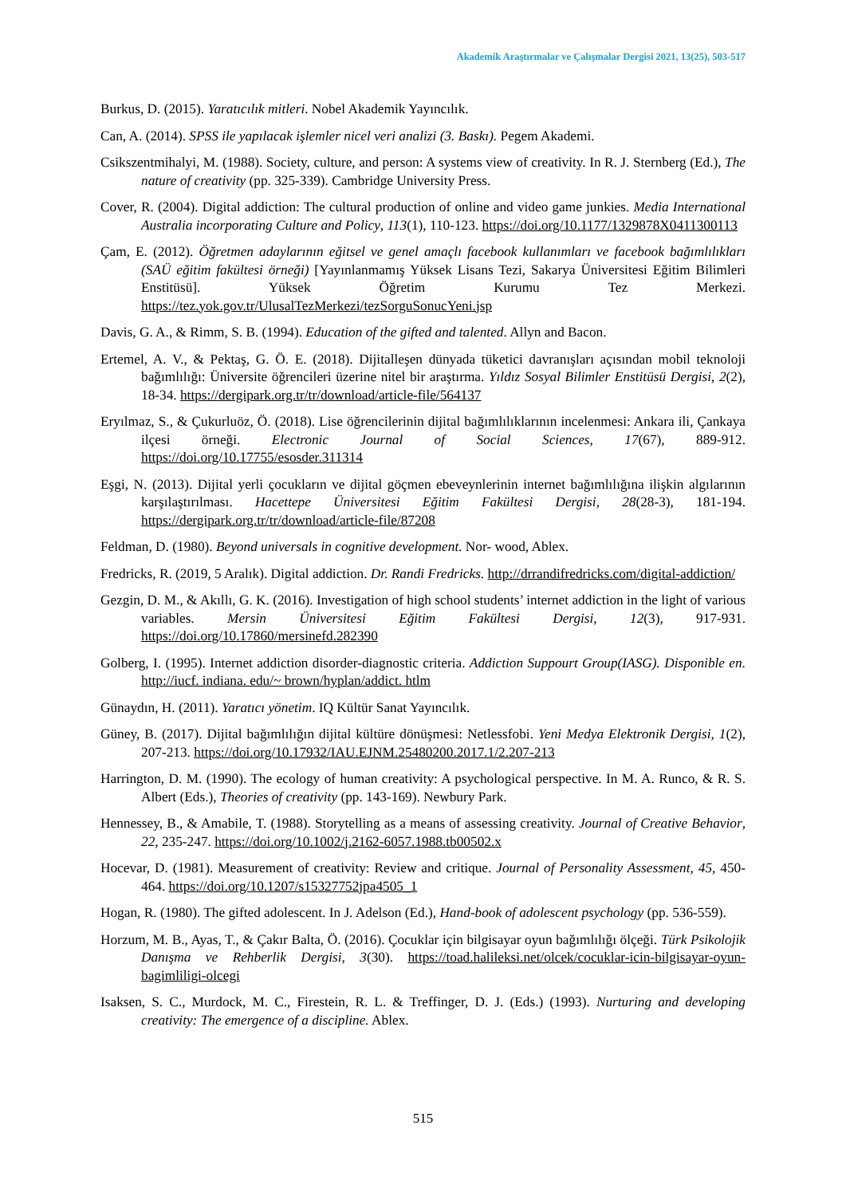Akademik Araştırmalar ve Çalışmalar Dergisi 2021, 13(25), 503-517
Burkus, D. (2015). Yaratıcılık mitleri. Nobel Akademik Yayıncılık.
Can, A. (2014). SPSS ile yapılacak işlemler nicel veri analizi (3. Baskı). Pegem Akademi.
Csikszentmihalyi, M. (1988). Society, culture, and person: A systems view of creativity. In R. J. Sternberg (Ed.), The nature of creativity (pp. 325-339). Cambridge University Press.
Cover, R. (2004). Digital addiction: The cultural production of online and video game junkies. Media International Australia incorporating Culture and Policy, 113(1), 110-123. https://doi.org/10.1177/1329878X0411300113
Çam, E. (2012). Öğretmen adaylarının eğitsel ve genel amaçlı facebook kullanımları ve facebook bağımlılıkları (SAÜ eğitim fakültesi örneği) [Yayınlanmamış Yüksek Lisans Tezi, Sakarya Üniversitesi Eğitim Bilimleri Enstitüsü]. Yüksek Öğretim Kurumu Tez Merkezi. https://tez.yok.gov.tr/UlusalTezMerkezi/tezSorguSonucYeni.jsp
Davis, G. A., & Rimm, S. B. (1994). Education of the gifted and talented. Allyn and Bacon.
Ertemel, A. V., & Pektaş, G. Ö. E. (2018). Dijitalleşen dünyada tüketici davranışları açısından mobil teknoloji bağımlılığı: Üniversite öğrencileri üzerine nitel bir araştırma. Yıldız Sosyal Bilimler Enstitüsü Dergisi, 2(2), 18-34. https://dergipark.org.tr/tr/download/article-file/564137
Eryılmaz, S., & Çukurluöz, Ö. (2018). Lise öğrencilerinin dijital bağımlılıklarının incelenmesi: Ankara ili, Çankaya ilçesi örneği. Electronic Journal of Social Sciences, 17(67), 889-912. https://doi.org/10.17755/esosder.311314
Eşgi, N. (2013). Dijital yerli çocukların ve dijital göçmen ebeveynlerinin internet bağımlılığına ilişkin algılarının karşılaştırılması. Hacettepe Üniversitesi Eğitim Fakültesi Dergisi, 28(28-3), 181-194. https://dergipark.org.tr/tr/download/article-file/87208
Feldman, D. (1980). Beyond universals in cognitive development. Nor- wood, Ablex.
Fredricks, R. (2019, 5 Aralık). Digital addiction. Dr. Randi Fredricks. http://drrandifredricks.com/digital-addiction/
Gezgin, D. M., & Akıllı, G. K. (2016). Investigation of high school students’ internet addiction in the light of various variables. Mersin Üniversitesi Eğitim Fakültesi Dergisi, 12(3), 917-931. https://doi.org/10.17860/mersinefd.282390
Golberg, I. (1995). Internet addiction disorder-diagnostic criteria. Addiction Suppourt Group(IASG). Disponible en. http://iucf. indiana. edu/~ brown/hyplan/addict. htlm
Günaydın, H. (2011). Yaratıcı yönetim. IQ Kültür Sanat Yayıncılık.
Güney, B. (2017). Dijital bağımlılığın dijital kültüre dönüşmesi: Netlessfobi. Yeni Medya Elektronik Dergisi, 1(2), 207-213. https://doi.org/10.17932/IAU.EJNM.25480200.2017.1/2.207-213
Harrington, D. M. (1990). The ecology of human creativity: A psychological perspective. In M. A. Runco, & R. S. Albert (Eds.), Theories of creativity (pp. 143-169). Newbury Park.
Hennessey, B., & Amabile, T. (1988). Storytelling as a means of assessing creativity. Journal of Creative Behavior, 22, 235-247. https://doi.org/10.1002/j.2162-6057.1988.tb00502.x
Hocevar, D. (1981). Measurement of creativity: Review and critique. Journal of Personality Assessment, 45, 450-464. https://doi.org/10.1207/s15327752jpa4505_1
Hogan, R. (1980). The gifted adolescent. In J. Adelson (Ed.), Hand-book of adolescent psychology (pp. 536-559).
Horzum, M. B., Ayas, T., & Çakır Balta, Ö. (2016). Çocuklar için bilgisayar oyun bağımlılığı ölçeği. Türk Psikolojik Danışma ve Rehberlik Dergisi, 3(30). https://toad.halileksi.net/olcek/cocuklar-icin-bilgisayar-oyun-bagimliligi-olcegi
Isaksen, S. C., Murdock, M. C., Firestein, R. L. & Treffinger, D. J. (Eds.) (1993). Nurturing and developing creativity: The emergence of a discipline. Ablex.
515